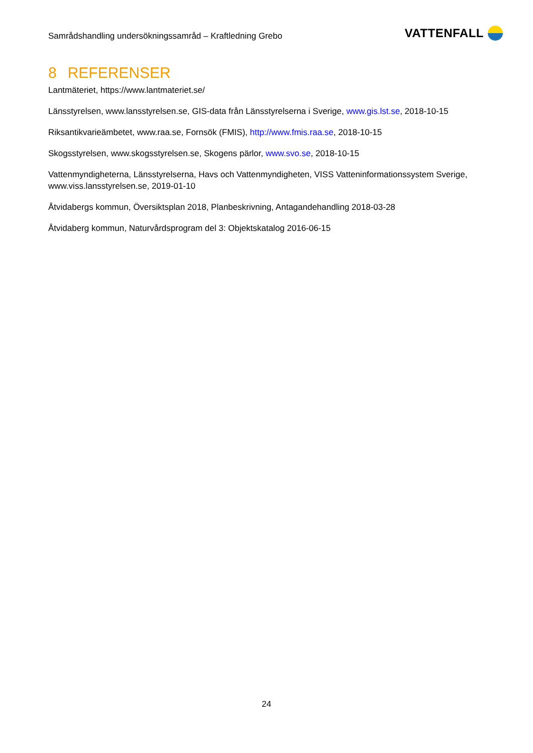Samrådshandling undersökningssamråd – Kraftledning Grebo
VATTENFALL
8 REFERENSER
Lantmäteriet, https://www.lantmateriet.se/
Länsstyrelsen, www.lansstyrelsen.se, GIS-data från Länsstyrelserna i Sverige, www.gis.lst.se, 2018-10-15
Riksantikvarieämbetet, www.raa.se, Fornsök (FMIS), http://www.fmis.raa.se, 2018-10-15
Skogsstyrelsen, www.skogsstyrelsen.se, Skogens pärlor, www.svo.se, 2018-10-15
Vattenmyndigheterna, Länsstyrelserna, Havs och Vattenmyndigheten, VISS Vatteninformationssystem Sverige, www.viss.lansstyrelsen.se, 2019-01-10
Åtvidabergs kommun, Översiktsplan 2018, Planbeskrivning, Antagandehandling 2018-03-28
Åtvidaberg kommun, Naturvårdsprogram del 3: Objektskatalog 2016-06-15
24